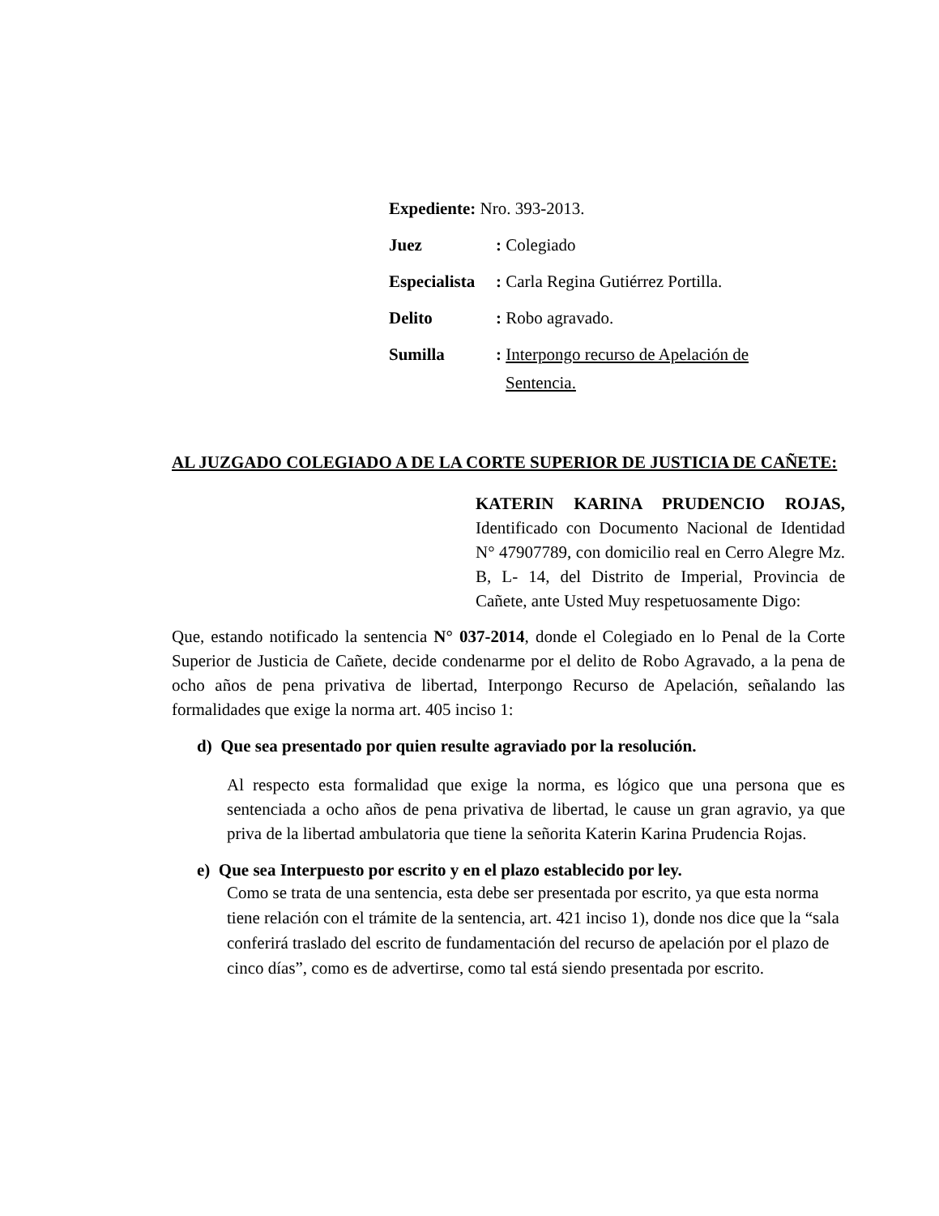| Expediente: Nro. 393-2013. | |
| Juez | : Colegiado |
| Especialista | : Carla Regina Gutiérrez Portilla. |
| Delito | : Robo agravado. |
| Sumilla | : Interpongo recurso de Apelación de Sentencia. |
AL JUZGADO COLEGIADO A DE LA CORTE SUPERIOR DE JUSTICIA DE CAÑETE:
KATERIN KARINA PRUDENCIO ROJAS, Identificado con Documento Nacional de Identidad N° 47907789, con domicilio real en Cerro Alegre Mz. B, L- 14, del Distrito de Imperial, Provincia de Cañete, ante Usted Muy respetuosamente Digo:
Que, estando notificado la sentencia N° 037-2014, donde el Colegiado en lo Penal de la Corte Superior de Justicia de Cañete, decide condenarme por el delito de Robo Agravado, a la pena de ocho años de pena privativa de libertad, Interpongo Recurso de Apelación, señalando las formalidades que exige la norma art. 405 inciso 1:
d) Que sea presentado por quien resulte agraviado por la resolución.
Al respecto esta formalidad que exige la norma, es lógico que una persona que es sentenciada a ocho años de pena privativa de libertad, le cause un gran agravio, ya que priva de la libertad ambulatoria que tiene la señorita Katerin Karina Prudencia Rojas.
e) Que sea Interpuesto por escrito y en el plazo establecido por ley.
Como se trata de una sentencia, esta debe ser presentada por escrito, ya que esta norma tiene relación con el trámite de la sentencia, art. 421 inciso 1), donde nos dice que la “sala conferirá traslado del escrito de fundamentación del recurso de apelación por el plazo de cinco días”, como es de advertirse, como tal está siendo presentada por escrito.